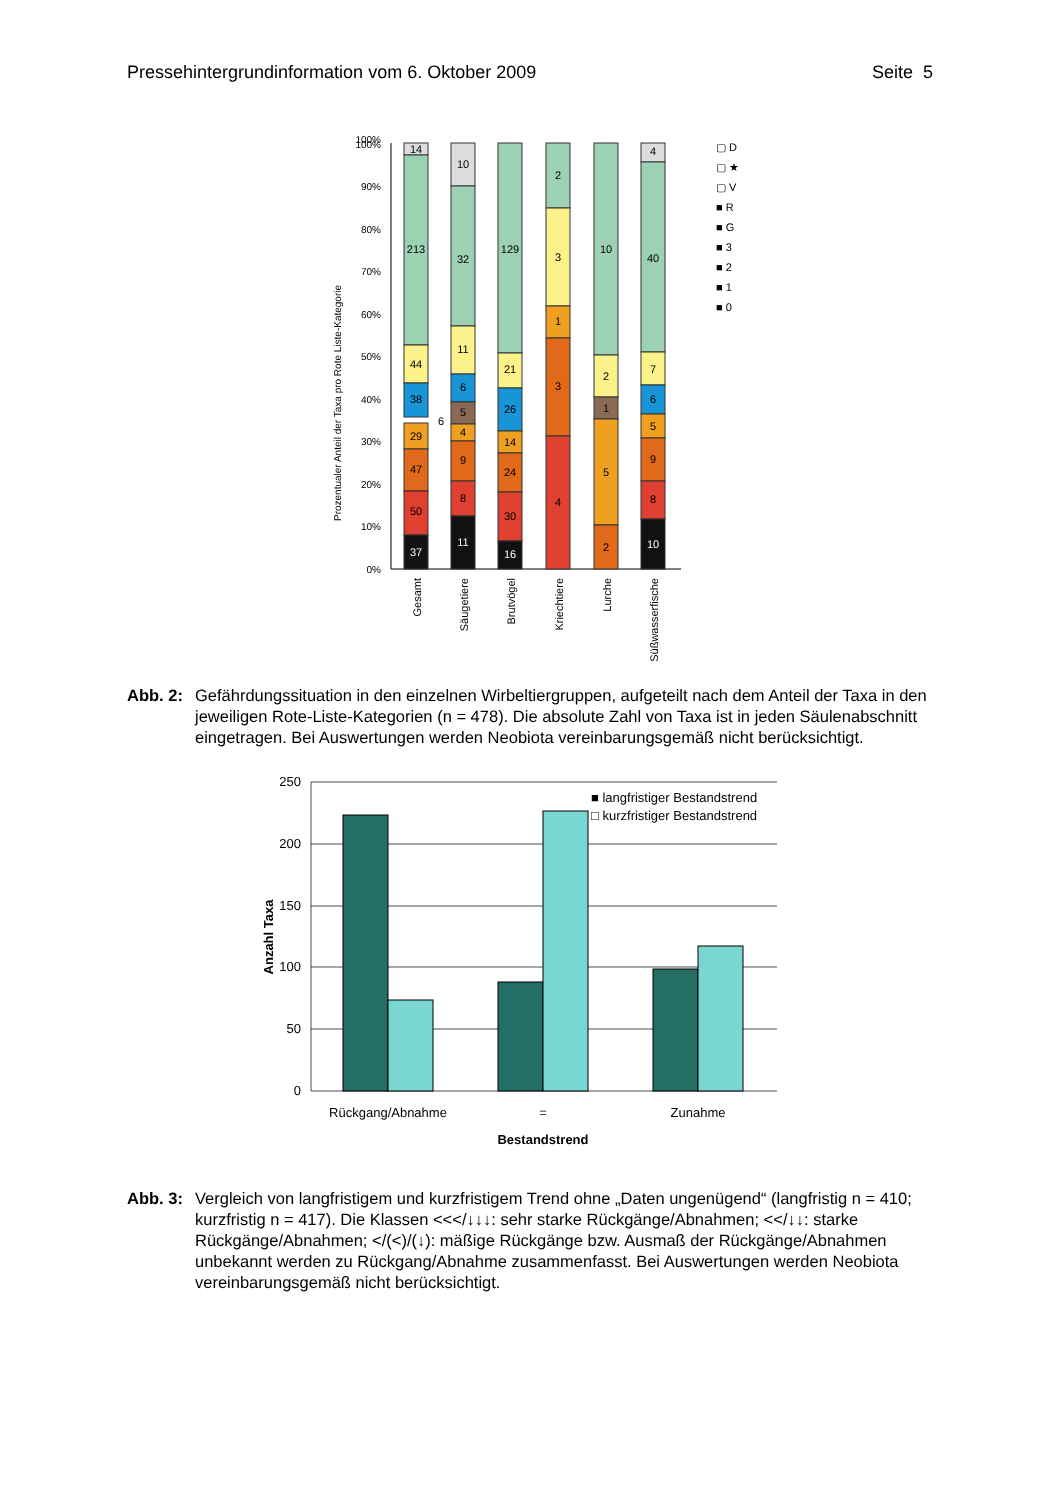Pressehintergrundinformation vom 6. Oktober 2009 Seite 5
100%
100%
90%
80%
70%
60%
50%
40%
30%
20%
10%
0%
Prozentualer Anteil der Taxa pro Rote Liste-Kategorie
14
213
44
38
6
29
47
50
37
10
32
11
6
5
4
9
8
11
129
21
26
14
24
30
16
2
3
1
3
4
10
2
1
5
2
4
40
7
6
5
9
8
10
Gesamt
Säugetiere
Brutvögel
Kriechtiere
Lurche
Süßwasserfische
▢ D
▢ ★
▢ V
■ R
■ G
■ 3
■ 2
■ 1
■ 0
Abb. 2: Gefährdungssituation in den einzelnen Wirbeltiergruppen, aufgeteilt nach dem Anteil der Taxa in den jeweiligen Rote-Liste-Kategorien (n = 478). Die absolute Zahl von Taxa ist in jeden Säulenabschnitt eingetragen. Bei Auswertungen werden Neobiota vereinbarungsgemäß nicht berücksichtigt.
250
200
150
100
50
0
■ langfristiger Bestandstrend
□ kurzfristiger Bestandstrend
Anzahl Taxa
Rückgang/Abnahme
=
Zunahme
Bestandstrend
Abb. 3: Vergleich von langfristigem und kurzfristigem Trend ohne „Daten ungenügend“ (langfristig n = 410; kurzfristig n = 417). Die Klassen <<</↓↓↓: sehr starke Rückgänge/Abnahmen; <</↓↓: starke Rückgänge/Abnahmen; </(<)/(↓): mäßige Rückgänge bzw. Ausmaß der Rückgänge/Abnahmen unbekannt werden zu Rückgang/Abnahme zusammenfasst. Bei Auswertungen werden Neobiota vereinbarungsgemäß nicht berücksichtigt.